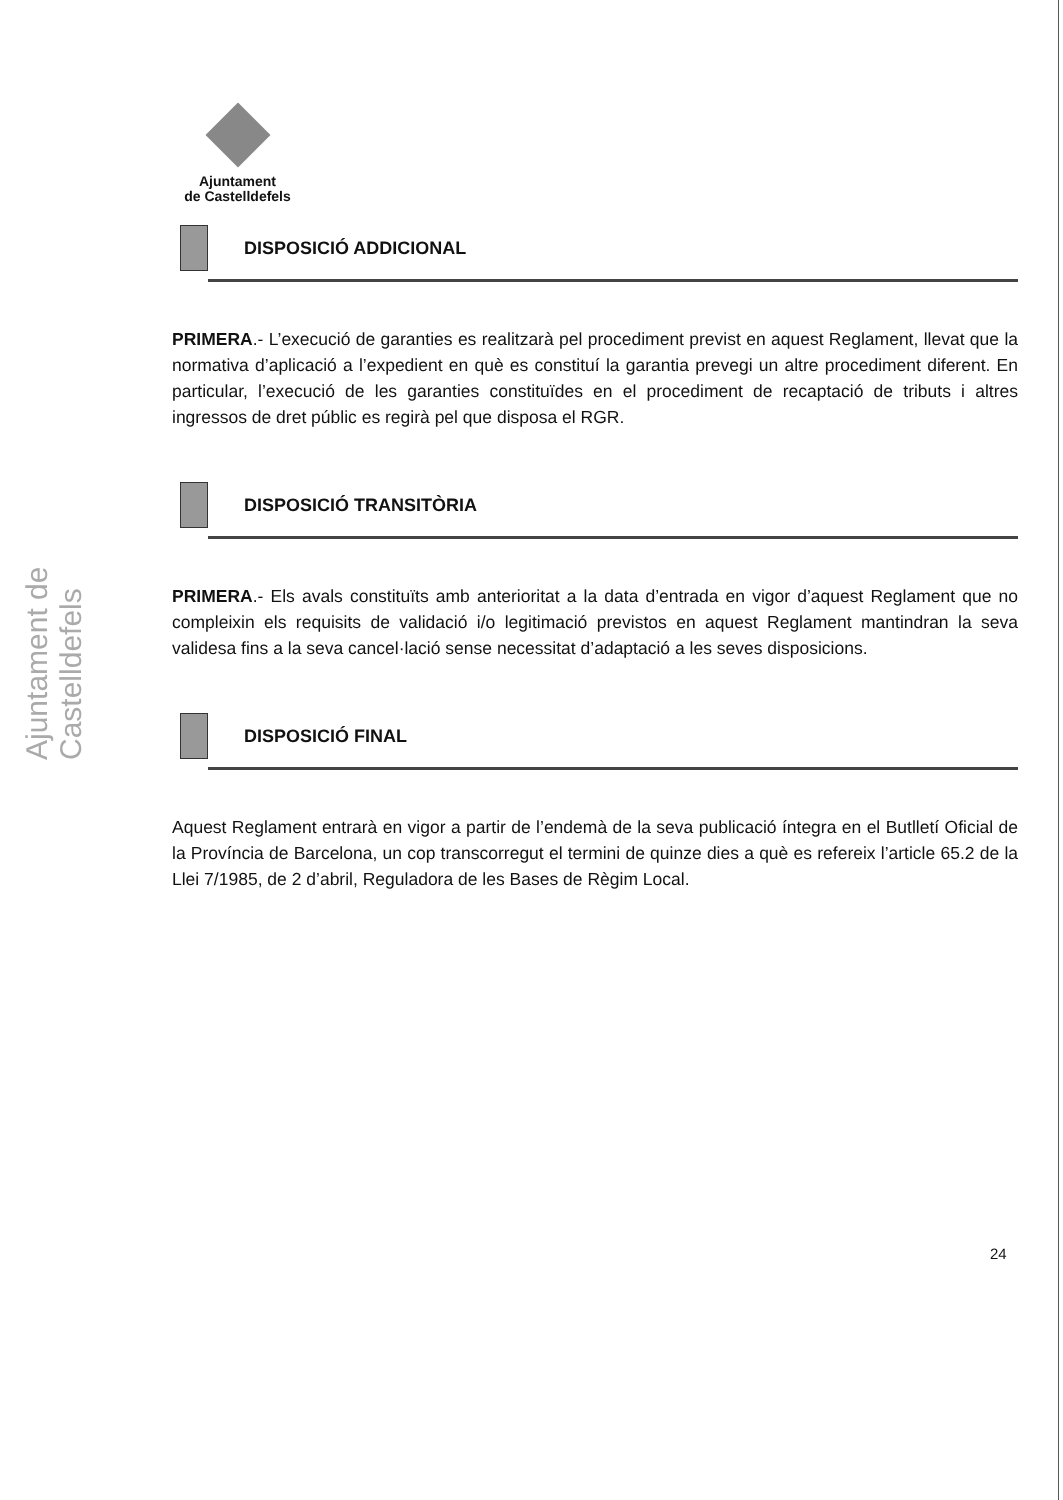Ajuntament
de Castelldefels
Ajuntament de Castelldefels
DISPOSICIÓ ADDICIONAL
PRIMERA.- L’execució de garanties es realitzarà pel procediment previst en aquest Reglament, llevat que la normativa d’aplicació a l’expedient en què es constituí la garantia prevegi un altre procediment diferent. En particular, l’execució de les garanties constituïdes en el procediment de recaptació de tributs i altres ingressos de dret públic es regirà pel que disposa el RGR.
DISPOSICIÓ TRANSITÒRIA
PRIMERA.- Els avals constituïts amb anterioritat a la data d’entrada en vigor d’aquest Reglament que no compleixin els requisits de validació i/o legitimació previstos en aquest Reglament mantindran la seva validesa fins a la seva cancel·lació sense necessitat d’adaptació a les seves disposicions.
DISPOSICIÓ FINAL
Aquest Reglament entrarà en vigor a partir de l’endemà de la seva publicació íntegra en el Butlletí Oficial de la Província de Barcelona, un cop transcorregut el termini de quinze dies a què es refereix l’article 65.2 de la Llei 7/1985, de 2 d’abril, Reguladora de les Bases de Règim Local.
24